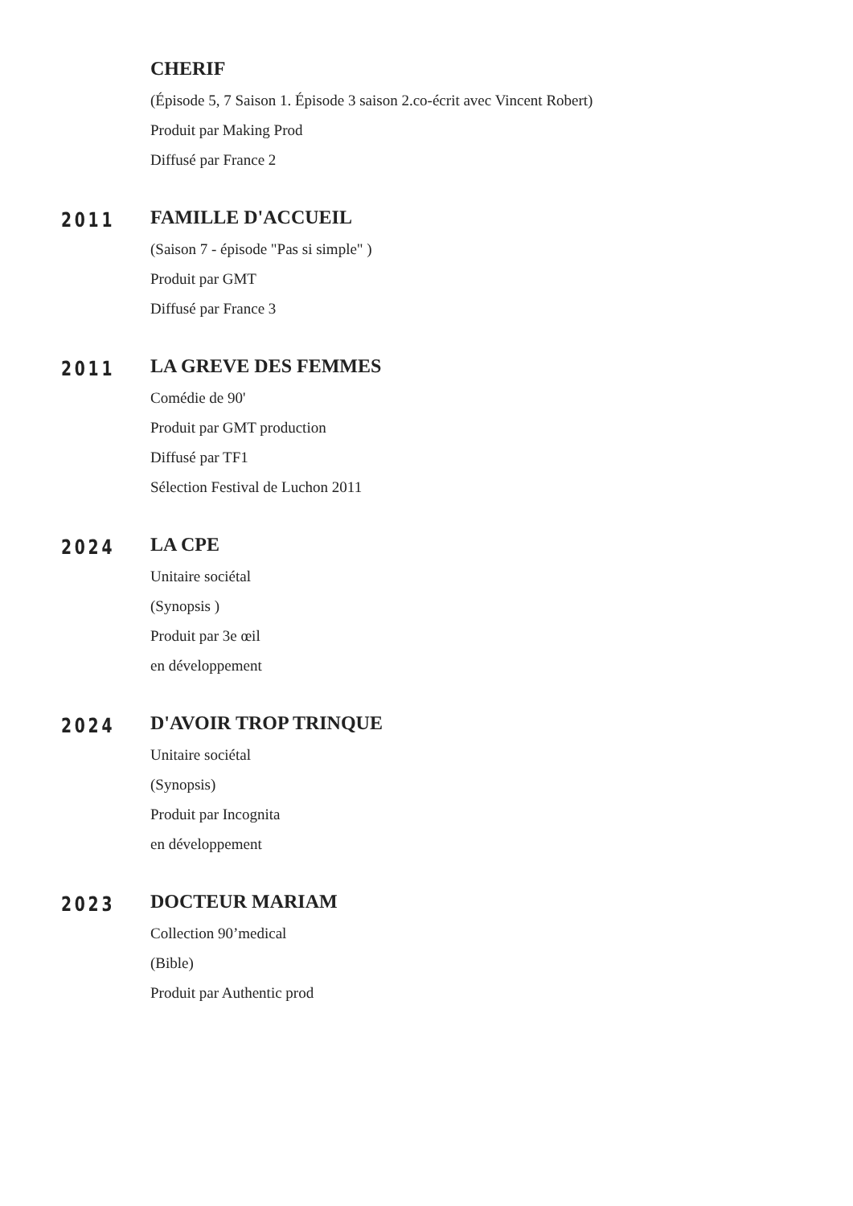CHERIF
(Épisode 5, 7 Saison 1. Épisode 3 saison 2.co-écrit avec Vincent Robert)
Produit par Making Prod
Diffusé par France 2
2011
FAMILLE D'ACCUEIL
(Saison 7 - épisode "Pas si simple" )
Produit par GMT
Diffusé par France 3
2011
LA GREVE DES FEMMES
Comédie de 90'
Produit par GMT production
Diffusé par TF1
Sélection Festival de Luchon 2011
2024
LA CPE
Unitaire sociétal
(Synopsis )
Produit par 3e œil
en développement
2024
D'AVOIR TROP TRINQUE
Unitaire sociétal
(Synopsis)
Produit par Incognita
en développement
2023
DOCTEUR MARIAM
Collection 90’medical
(Bible)
Produit par Authentic prod